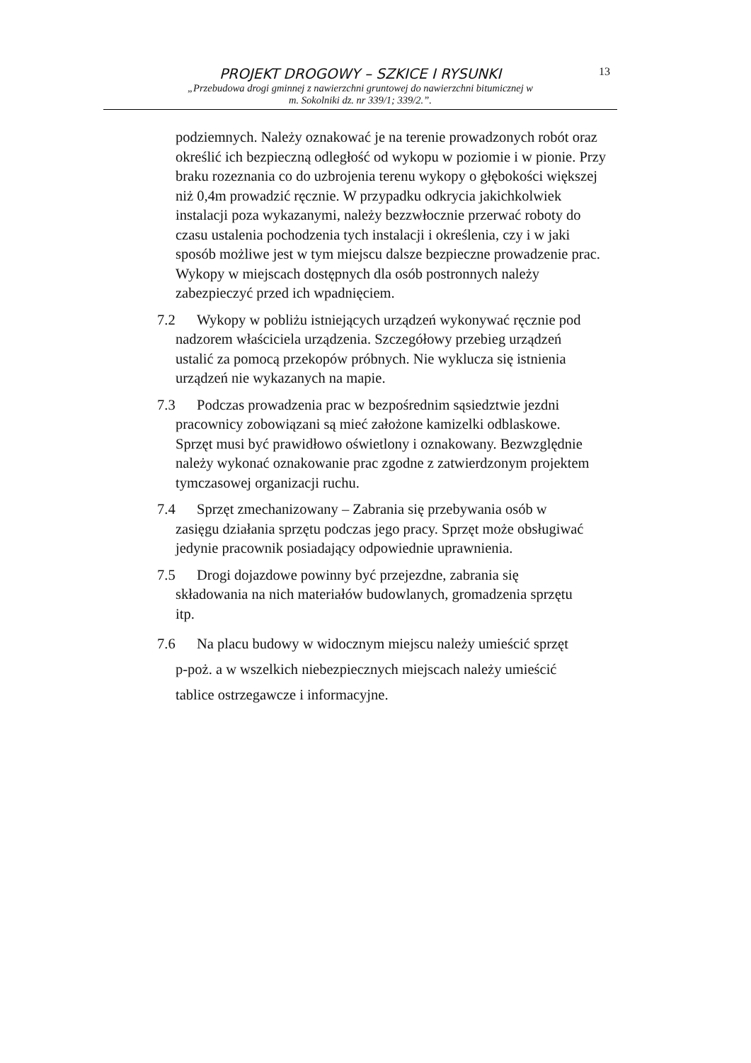13
PROJEKT DROGOWY – SZKICE I RYSUNKI
„Przebudowa drogi gminnej z nawierzchni gruntowej do nawierzchni bitumicznej w
m. Sokolniki dz. nr 339/1; 339/2.”.
podziemnych. Należy oznakować je na terenie prowadzonych robót oraz określić ich bezpieczną odległość od wykopu w poziomie i w pionie. Przy braku rozeznania co do uzbrojenia terenu wykopy o głębokości większej niż 0,4m prowadzić ręcznie. W przypadku odkrycia jakichkolwiek instalacji poza wykazanymi, należy bezzwłocznie przerwać roboty do czasu ustalenia pochodzenia tych instalacji i określenia, czy i w jaki sposób możliwe jest w tym miejscu dalsze bezpieczne prowadzenie prac. Wykopy w miejscach dostępnych dla osób postronnych należy zabezpieczyć przed ich wpadnięciem.
7.2 Wykopy w pobliżu istniejących urządzeń wykonywać ręcznie pod
nadzorem właściciela urządzenia. Szczegółowy przebieg urządzeń
ustalić za pomocą przekopów próbnych. Nie wyklucza się istnienia
urządzeń nie wykazanych na mapie.
7.3 Podczas prowadzenia prac w bezpośrednim sąsiedztwie jezdni
pracownicy zobowiązani są mieć założone kamizelki odblaskowe.
Sprzęt musi być prawidłowo oświetlony i oznakowany. Bezwzględnie
należy wykonać oznakowanie prac zgodne z zatwierdzonym projektem
tymczasowej organizacji ruchu.
7.4 Sprzęt zmechanizowany – Zabrania się przebywania osób w
zasięgu działania sprzętu podczas jego pracy. Sprzęt może obsługiwać
jedynie pracownik posiadający odpowiednie uprawnienia.
7.5 Drogi dojazdowe powinny być przejezdne, zabrania się
składowania na nich materiałów budowlanych, gromadzenia sprzętu
itp.
7.6 Na placu budowy w widocznym miejscu należy umieścić sprzęt
p-poż. a w wszelkich niebezpiecznych miejscach należy umieścić
tablice ostrzegawcze i informacyjne.